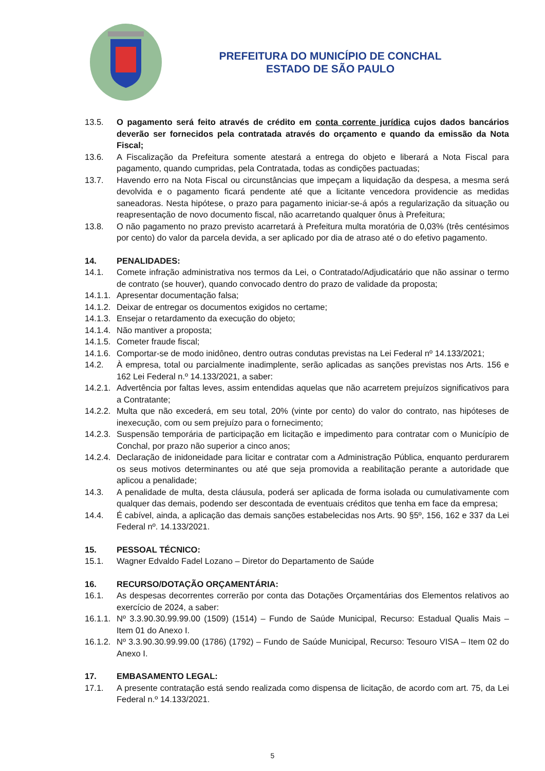PREFEITURA DO MUNICÍPIO DE CONCHAL
ESTADO DE SÃO PAULO
13.5. O pagamento será feito através de crédito em conta corrente jurídica cujos dados bancários deverão ser fornecidos pela contratada através do orçamento e quando da emissão da Nota Fiscal;
13.6. A Fiscalização da Prefeitura somente atestará a entrega do objeto e liberará a Nota Fiscal para pagamento, quando cumpridas, pela Contratada, todas as condições pactuadas;
13.7. Havendo erro na Nota Fiscal ou circunstâncias que impeçam a liquidação da despesa, a mesma será devolvida e o pagamento ficará pendente até que a licitante vencedora providencie as medidas saneadoras. Nesta hipótese, o prazo para pagamento iniciar-se-á após a regularização da situação ou reapresentação de novo documento fiscal, não acarretando qualquer ônus à Prefeitura;
13.8. O não pagamento no prazo previsto acarretará à Prefeitura multa moratória de 0,03% (três centésimos por cento) do valor da parcela devida, a ser aplicado por dia de atraso até o do efetivo pagamento.
14. PENALIDADES:
14.1. Comete infração administrativa nos termos da Lei, o Contratado/Adjudicatário que não assinar o termo de contrato (se houver), quando convocado dentro do prazo de validade da proposta;
14.1.1.
Apresentar documentação falsa;
14.1.2.
Deixar de entregar os documentos exigidos no certame;
14.1.3.
Ensejar o retardamento da execução do objeto;
14.1.4.
Não mantiver a proposta;
14.1.5.
Cometer fraude fiscal;
14.1.6.
Comportar-se de modo inidôneo, dentro outras condutas previstas na Lei Federal nº 14.133/2021;
14.2. À empresa, total ou parcialmente inadimplente, serão aplicadas as sanções previstas nos Arts. 156 e 162 Lei Federal n.º 14.133/2021, a saber:
14.2.1.
Advertência por faltas leves, assim entendidas aquelas que não acarretem prejuízos significativos para a Contratante;
14.2.2.
Multa que não excederá, em seu total, 20% (vinte por cento) do valor do contrato, nas hipóteses de inexecução, com ou sem prejuízo para o fornecimento;
14.2.3.
Suspensão temporária de participação em licitação e impedimento para contratar com o Município de Conchal, por prazo não superior a cinco anos;
14.2.4.
Declaração de inidoneidade para licitar e contratar com a Administração Pública, enquanto perdurarem os seus motivos determinantes ou até que seja promovida a reabilitação perante a autoridade que aplicou a penalidade;
14.3. A penalidade de multa, desta cláusula, poderá ser aplicada de forma isolada ou cumulativamente com qualquer das demais, podendo ser descontada de eventuais créditos que tenha em face da empresa;
14.4. É cabível, ainda, a aplicação das demais sanções estabelecidas nos Arts. 90 §5º, 156, 162 e 337 da Lei Federal nº. 14.133/2021.
15. PESSOAL TÉCNICO:
15.1. Wagner Edvaldo Fadel Lozano – Diretor do Departamento de Saúde
16. RECURSO/DOTAÇÃO ORÇAMENTÁRIA:
16.1. As despesas decorrentes correrão por conta das Dotações Orçamentárias dos Elementos relativos ao exercício de 2024, a saber:
16.1.1.
Nº 3.3.90.30.99.99.00 (1509) (1514) – Fundo de Saúde Municipal, Recurso: Estadual Qualis Mais – Item 01 do Anexo I.
16.1.2.
Nº 3.3.90.30.99.99.00 (1786) (1792) – Fundo de Saúde Municipal, Recurso: Tesouro VISA – Item 02 do Anexo I.
17. EMBASAMENTO LEGAL:
17.1. A presente contratação está sendo realizada como dispensa de licitação, de acordo com art. 75, da Lei Federal n.º 14.133/2021.
5